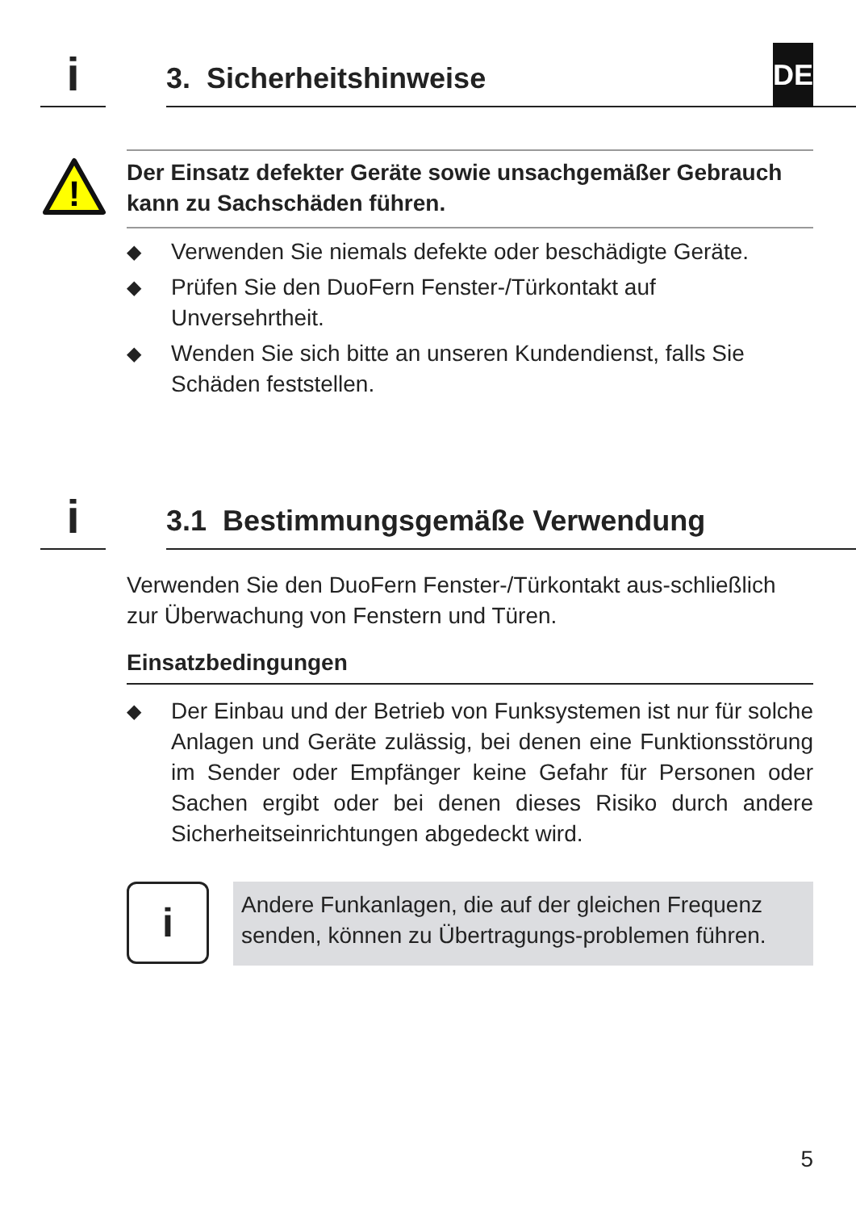i
3. Sicherheitshinweise
DE
!
Der Einsatz defekter Geräte sowie unsachgemäßer Gebrauch kann zu Sachschäden führen.
◆ Verwenden Sie niemals defekte oder beschädigte Geräte.
◆ Prüfen Sie den DuoFern Fenster-/Türkontakt auf Unversehrtheit.
◆ Wenden Sie sich bitte an unseren Kundendienst, falls Sie Schäden feststellen.
i
3.1 Bestimmungsgemäße Verwendung
Verwenden Sie den DuoFern Fenster-/Türkontakt aus-schließlich zur Überwachung von Fenstern und Türen.
Einsatzbedingungen
◆ Der Einbau und der Betrieb von Funksystemen ist nur für solche Anlagen und Geräte zulässig, bei denen eine Funktionsstörung im Sender oder Empfänger keine Gefahr für Personen oder Sachen ergibt oder bei denen dieses Risiko durch andere Sicherheitseinrichtungen abgedeckt wird.
i
Andere Funkanlagen, die auf der gleichen Frequenz senden, können zu Übertragungs-problemen führen.
5